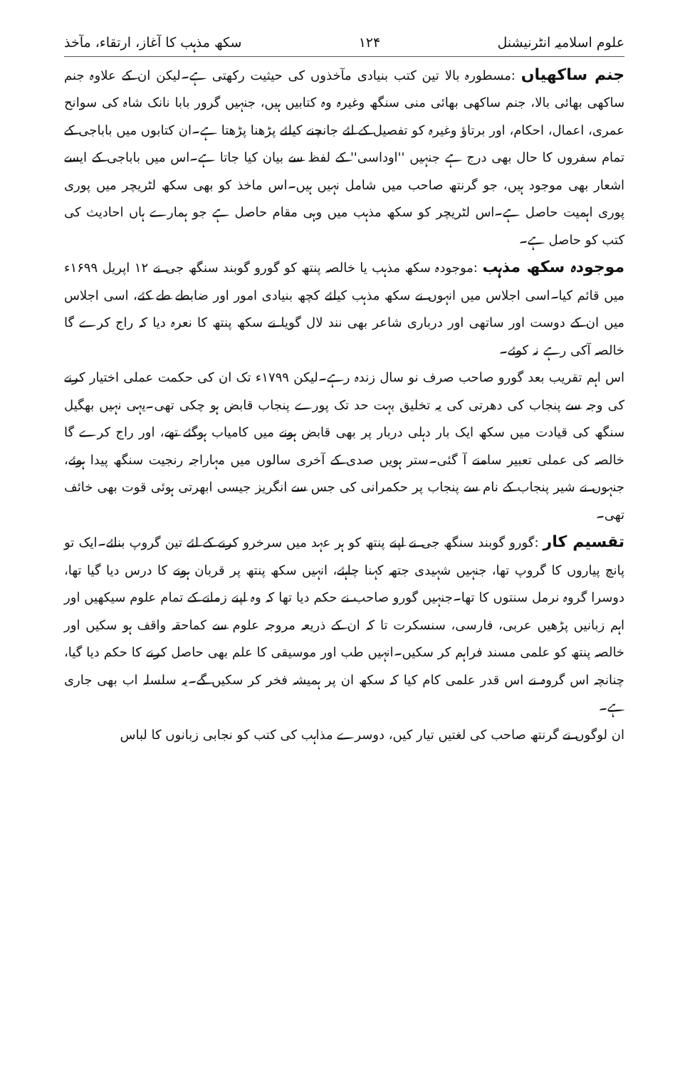علوم اسلامیہ انٹرنیشنل ۱۲۴ سکھ مذہب کا آغاز، ارتقاء، مآخذ
جنم ساکھیاں :مسطورہ بالا تین کتب بنیادی مآخذوں کی حیثیت رکھتی ہے۔لیکن ان کے علاوہ جنم ساکھی بھائی بالا، جنم ساکھی بھائی منی سنگھ وغیرہ وہ کتابیں ہیں، جنہیں گرور بابا نانک شاہ کی سوانح عمری، اعمال، احکام، اور برتاؤ وغیرہ کو تفصیل کے لئے جانچنے کیلئے پڑھنا پڑھتا ہے۔ان کتابوں میں باباجی کے تمام سفروں کا حال بھی درج ہے جنہیں ''اوداسی'' کے لفظ سے بیان کیا جاتا ہے۔اس میں باباجی کے ایسے اشعار بھی موجود ہیں، جو گرنتھ صاحب میں شامل نہیں ہیں۔اس ماخذ کو بھی سکھ لٹریچر میں پوری پوری اہمیت حاصل ہے۔اس لٹریچر کو سکھ مذہب میں وہی مقام حاصل ہے جو ہمارے ہاں احادیث کی کتب کو حاصل ہے۔
موجودہ سکھ مذہب :موجودہ سکھ مذہب یا خالصہ پنتھ کو گورو گوبند سنگھ جی نے ۱۲ اپریل ۱۶۹۹ء میں قائم کیا۔اسی اجلاس میں انہوں نے سکھ مذہب کیلئے کچھ بنیادی امور اور ضابطے طے کئے، اسی اجلاس میں ان کے دوست اور ساتھی اور درباری شاعر بھی نند لال گویا نے سکھ پنتھ کا نعرہ دیا کہ راج کرے گا خالصہ آکی رہے نہ کوئے۔
اس اہم تقریب بعد گورو صاحب صرف نو سال زندہ رہے۔لیکن ۱۷۹۹ء تک ان کی حکمت عملی اختیار کرنے کی وجہ سے پنجاب کی دھرتی کی یہ تخلیق بہت حد تک پورے پنجاب قابض ہو چکی تھی۔یہی نہیں بھگیل سنگھ کی قیادت میں سکھ ایک بار دہلی دربار پر بھی قابض ہونے میں کامیاب ہوگئے تھے، اور راج کرے گا خالصہ کی عملی تعبیر سامنے آ گئی۔ستر ہویں صدی کے آخری سالوں میں مہاراجہ رنجیت سنگھ پیدا ہوئے، جنہوں نے شیر پنجاب کے نام سے پنجاب پر حکمرانی کی جس سے انگریز جیسی ابھرتی ہوئی قوت بھی خائف تھی۔
تقسیم کار :گورو گوبند سنگھ جی نے اپنے پنتھ کو ہر عہد میں سرخرو کرنے کے لئے تین گروپ بنائے۔ایک تو پانچ پیاروں کا گروپ تھا، جنہیں شہیدی جتھہ کہنا چاہئے، انہیں سکھ پنتھ پر قربان ہونے کا درس دیا گیا تھا، دوسرا گروہ نرمل سنتوں کا تھا۔جنہیں گورو صاحب نے حکم دیا تھا کہ وہ اپنے زمانے کے تمام علوم سیکھیں اور اہم زبانیں پڑھیں عربی، فارسی، سنسکرت تا کہ ان کے ذریعہ مروجہ علوم سے کماحقہ واقف ہو سکیں اور خالصہ پنتھ کو علمی مسند فراہم کر سکیں۔انہیں طب اور موسیقی کا علم بھی حاصل کرنے کا حکم دیا گیا، چنانچہ اس گروہ نے اس قدر علمی کام کیا کہ سکھ ان پر ہمیشہ فخر کر سکیں گے۔یہ سلسلہ اب بھی جاری ہے۔
ان لوگوں نے گرنتھ صاحب کی لغتیں تیار کیں، دوسرے مذاہب کی کتب کو نجابی زبانوں کا لباس